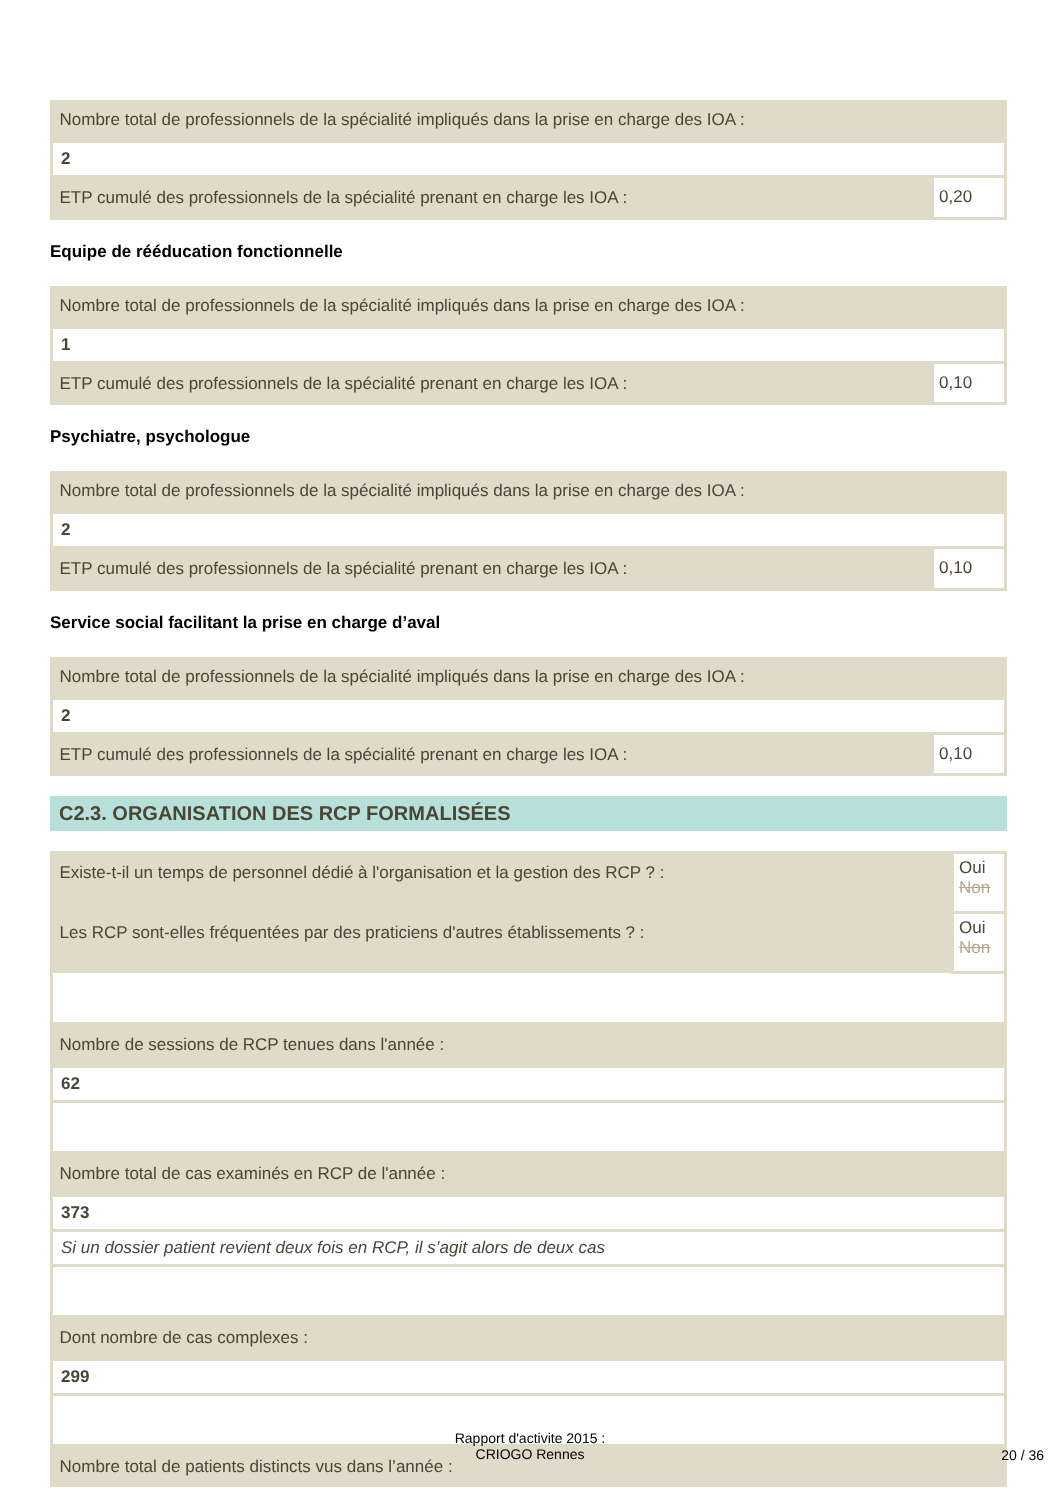| Nombre total de professionnels de la spécialité impliqués dans la prise en charge des IOA : | |
| 2 | |
| ETP cumulé des professionnels de la spécialité prenant en charge les IOA : | 0,20 |
Equipe de rééducation fonctionnelle
| Nombre total de professionnels de la spécialité impliqués dans la prise en charge des IOA : | |
| 1 | |
| ETP cumulé des professionnels de la spécialité prenant en charge les IOA : | 0,10 |
Psychiatre, psychologue
| Nombre total de professionnels de la spécialité impliqués dans la prise en charge des IOA : | |
| 2 | |
| ETP cumulé des professionnels de la spécialité prenant en charge les IOA : | 0,10 |
Service social facilitant la prise en charge d’aval
| Nombre total de professionnels de la spécialité impliqués dans la prise en charge des IOA : | |
| 2 | |
| ETP cumulé des professionnels de la spécialité prenant en charge les IOA : | 0,10 |
C2.3. ORGANISATION DES RCP FORMALISÉES
| Existe-t-il un temps de personnel dédié à l'organisation et la gestion des RCP ? : | Oui Non |
| Les RCP sont-elles fréquentées par des praticiens d'autres établissements ? : | Oui Non |
| Nombre de sessions de RCP tenues dans l'année : | |
| 62 | |
| Nombre total de cas examinés en RCP de l'année : | |
| 373 | |
| Si un dossier patient revient deux fois en RCP, il s’agit alors de deux cas | |
| Dont nombre de cas complexes : | |
| 299 | |
| Nombre total de patients distincts vus dans l’année : | |
Rapport d'activite 2015 :
CRIOGO Rennes
20 / 36